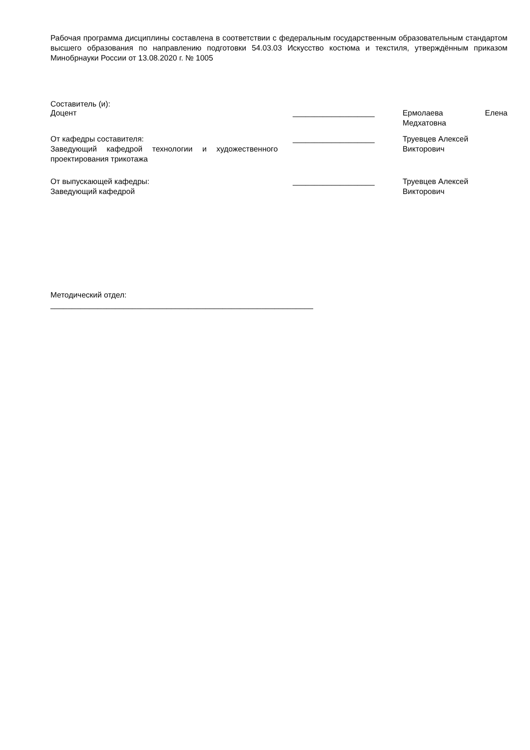Рабочая программа дисциплины составлена в соответствии с федеральным государственным образовательным стандартом высшего образования по направлению подготовки 54.03.03 Искусство костюма и текстиля, утверждённым приказом Минобрнауки России от 13.08.2020 г. № 1005
Составитель (и):
Доцент ___________________ Ермолаева Елена Медхатовна
От кафедры составителя:
Заведующий кафедрой технологии и художественного проектирования трикотажа
___________________ Труевцев Алексей Викторович
От выпускающей кафедры:
Заведующий кафедрой
___________________ Труевцев Алексей Викторович
Методический отдел:
_____________________________________________________________